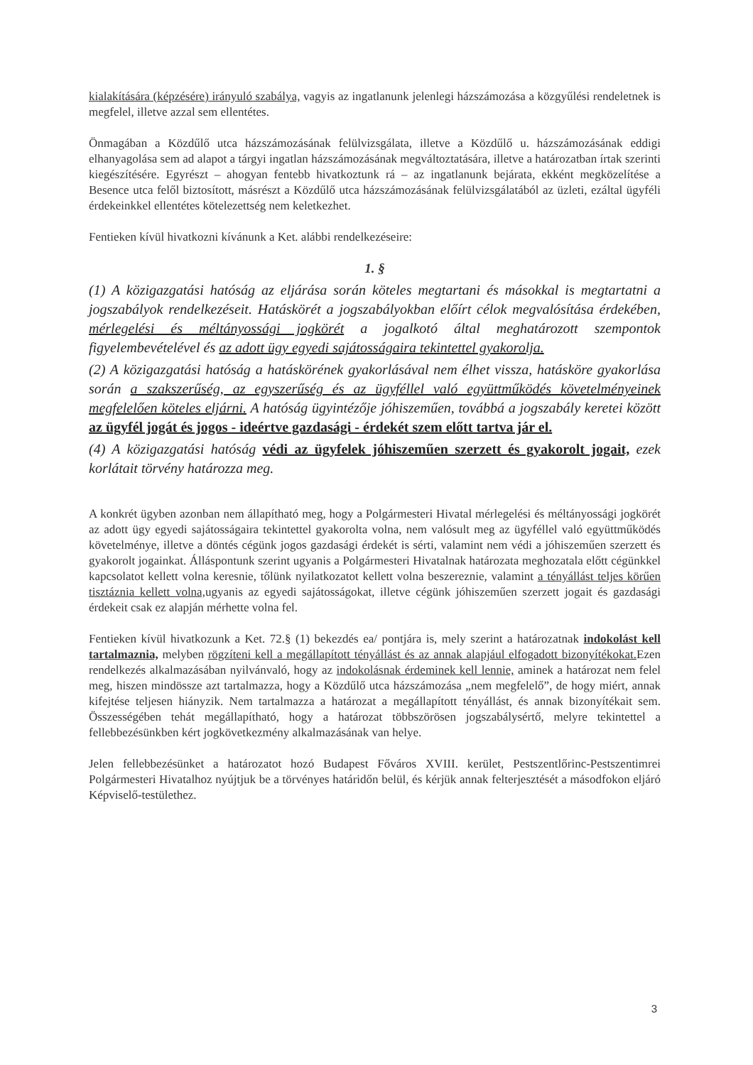kialakítására (képzésére) irányuló szabálya, vagyis az ingatlanunk jelenlegi házszámozása a közgyűlési rendeletnek is megfelel, illetve azzal sem ellentétes.
Önmagában a Közdűlő utca házszámozásának felülvizsgálata, illetve a Közdűlő u. házszámozásának eddigi elhanyagolása sem ad alapot a tárgyi ingatlan házszámozásának megváltoztatására, illetve a határozatban írtak szerinti kiegészítésére. Egyrészt – ahogyan fentebb hivatkoztunk rá – az ingatlanunk bejárata, ekként megközelítése a Besence utca felől biztosított, másrészt a Közdűlő utca házszámozásának felülvizsgálatából az üzleti, ezáltal ügyféli érdekeinkkel ellentétes kötelezettség nem keletkezhet.
Fentieken kívül hivatkozni kívánunk a Ket. alábbi rendelkezéseire:
1. §
(1) A közigazgatási hatóság az eljárása során köteles megtartani és másokkal is megtartatni a jogszabályok rendelkezéseit. Hatáskörét a jogszabályokban előírt célok megvalósítása érdekében, mérlegelési és méltányossági jogkörét a jogalkotó által meghatározott szempontok figyelembevételével és az adott ügy egyedi sajátosságaira tekintettel gyakorolja.
(2) A közigazgatási hatóság a hatáskörének gyakorlásával nem élhet vissza, hatásköre gyakorlása során a szakszerűség, az egyszerűség és az ügyféllel való együttműködés követelményeinek megfelelően köteles eljárni. A hatóság ügyintézője jóhiszeműen, továbbá a jogszabály keretei között az ügyfél jogát és jogos - ideértve gazdasági - érdekét szem előtt tartva jár el.
(4) A közigazgatási hatóság védi az ügyfelek jóhiszeműen szerzett és gyakorolt jogait, ezek korlátait törvény határozza meg.
A konkrét ügyben azonban nem állapítható meg, hogy a Polgármesteri Hivatal mérlegelési és méltányossági jogkörét az adott ügy egyedi sajátosságaira tekintettel gyakorolta volna, nem valósult meg az ügyféllel való együttműködés követelménye, illetve a döntés cégünk jogos gazdasági érdekét is sérti, valamint nem védi a jóhiszeműen szerzett és gyakorolt jogainkat. Álláspontunk szerint ugyanis a Polgármesteri Hivatalnak határozata meghozatala előtt cégünkkel kapcsolatot kellett volna keresnie, tőlünk nyilatkozatot kellett volna beszereznie, valamint a tényállást teljes körűen tisztáznia kellett volna, ugyanis az egyedi sajátosságokat, illetve cégünk jóhiszeműen szerzett jogait és gazdasági érdekeit csak ez alapján mérhette volna fel.
Fentieken kívül hivatkozunk a Ket. 72.§ (1) bekezdés ea/ pontjára is, mely szerint a határozatnak indokolást kell tartalmaznia, melyben rögzíteni kell a megállapított tényállást és az annak alapjául elfogadott bizonyítékokat. Ezen rendelkezés alkalmazásában nyilvánvaló, hogy az indokolásnak érdeminek kell lennie, aminek a határozat nem felel meg, hiszen mindössze azt tartalmazza, hogy a Közdűlő utca házszámozása „nem megfelelő”, de hogy miért, annak kifejtése teljesen hiányzik. Nem tartalmazza a határozat a megállapított tényállást, és annak bizonyítékait sem. Összességében tehát megállapítható, hogy a határozat többszörösen jogszabálysértő, melyre tekintettel a fellebbezésünkben kért jogkövetkezmény alkalmazásának van helye.
Jelen fellebbezésünket a határozatot hozó Budapest Főváros XVIII. kerület, Pestszentlőrinc-Pestszentimrei Polgármesteri Hivatalhoz nyújtjuk be a törvényes határidőn belül, és kérjük annak felterjesztését a másodfokon eljáró Képviselő-testülethez.
3